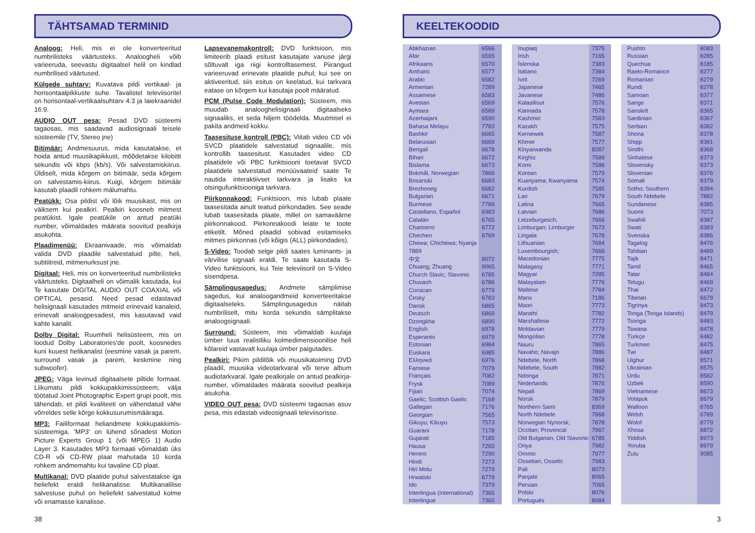TÄHTSAMAD TERMINID
Analoog: Heli, mis ei ole konverteeritud numbrilisteks väärtusteks. Analoogheli võib varieeruda, seevastu digitaalsel helil on kindlad numbrilised väärtused.
Külgede suhtarv: Kuvatava pildi vertikaal- ja horisontaalpikkuste suhe. Tavalistel televiisoritel on horisontaal-vertikaalsuhtarv 4:3 ja laiekraanidel 16:9.
AUDIO OUT pesa: Pesad DVD süsteemi tagaosas, mis saadavad audiosignaali teisele süsteemile (TV, Stereo jne)
Bitimäär: Andmesuurus, mida kasutatakse, et hoida antud muusikapikkust, mõõdetakse kilobitti sekundis või kbps (kb/s). Või salvestamiskiirus. Üldiselt, mida kõrgem on bitimäär, seda kõrgem on salvestamis-kiirus. Kuigi, kõrgem bitimäär kasutab plaadil rohkem mälumahtu.
Peatükk: Osa pildist või lõik muusikast, mis on väiksem kui pealkiri. Pealkiri koosneb mitmest peatükist. Igale peatükile on antud peatüki number, võimaldades määrata soovitud pealkirja asukohta.
Plaadimenüü: Ekraanivaade, mis võimaldab valida DVD plaadile salvestatuid pilte, heli, subtiitreid, mitmenurksust jne.
Digitaal: Heli, mis on konverteeritud numbrilisteks väärtusteks. Digitaalheli on võimalik kasutada, kui Te kasutate DIGITAL AUDIO OUT COAXIAL või OPTICAL pesasid. Need pesad edastavad helisignaali kasutades mitmeid erinevaid kanaleid, erinevalt analoogpesadest, mis kasutavad vaid kahte kanalit.
Dolby Digital: Ruumheli helisüsteem, mis on loodud Dolby Laboratories'de poolt, koosnedes kuni kuuest helikanalist (eesmine vasak ja parem, surround vasak ja parem, keskmine ning subwoofer).
JPEG: Väga levinud digitaalsete piltide formaat. Liikumatu pildi kokkupakkimissüsteem, välja töötatud Joint Photographic Expert grupi poolt, mis tähendab, et pildi kvaliteeti on vähendatud vähe võrreldes selle kõrge kokkusurumismääraga.
MP3: Failiformaat heliandmete kokkupakkimis-süsteemiga. 'MP3' on lühend sõnadest Motion Picture Experts Group 1 (või MPEG 1) Audio Layer 3. Kasutades MP3 formaati võimaldab üks CD-R või CD-RW plaat mahutada 10 korda rohkem andmemahtu kui tavaline CD plaat.
Multikanal: DVD plaatide puhul salvestatakse iga heliefekt eraldi helikanalisse. Multikanalilise salvestuse puhul on heliefekt salvestatud kolme või enamasse kanalisse.
Lapsevanemakontroll: DVD funktsioon, mis limiteerib plaadi esitust kasutajate vanuse järgi sõltuvalt iga riigi kontrolltasemest. Piirangud varieeruvad erinevate plaatide puhul; kui see on aktiveeritud, siis esitus on keelatud, kui tarkvara eatase on kõrgem kui kasutaja poolt määratud.
PCM (Pulse Code Modulation): Süsteem, mis muudab analooghelisignaali digitaalseks signaaliks, et seda hiljem töödelda. Muutmisel ei pakita andmeid kokku.
Taasesituse kontroll (PBC): Viitab video CD või SVCD plaatidele salvestatud signaalile, mis kontrollib taasesitust. Kasutades video CD plaatidele või PBC funktsiooni toetavat SVCD plaatidele salvestatud menüüvaateid saate Te nautida interaktiivset tarkvara ja lisaks ka otsingufunktsiooniga tarkvara.
Piirkonnakood: Funktsioon, mis lubab plaate taasesitada ainult teatud piirkondades. See seade lubab taasesitada plaate, millel on samaväärne piirkonnakood. Piirkonnakoodi leiate te toote etiketilt. Mõned plaadid sobivad esitamiseks mitmes piirkonnas (või kõigis (ALL) piirkondades).
S-Video: Toodab selge pildi saates luminants- ja värvilise signaali eraldi. Te saate kasutada S-Video funktsiooni, kui Teie televiisoril on S-Video sisendpesa.
Sämplingusagedus: Andmete sämplimise sagedus, kui analoogandmeid konverteeritakse digitaalseteks. Sämplingusagedus näitab numbriliselt, mitu korda sekundis sämplitakse analoogsignaali.
Surround: Süsteem, mis võimaldab kuulaja ümber luua realistliku kolmedimensioonilise heli kõlareid vastavalt kuulaja ümber paigutades.
Pealkiri: Pikim pildilõik või muusikatoiming DVD plaadil, muusika videotarkvaral või terve album audiotarkvaral. Igale pealkirjale on antud pealkirja-number, võimaldades määrata soovitud pealkirja asukoha.
VIDEO OUT pesa: DVD süsteemi tagaosas asuv pesa, mis edastab videosignaali televiisorisse.
KEELTEKOODID
| Abkhazian | 6566 |
| Afar | 6565 |
| Afrikaans | 6570 |
| Amharic | 6577 |
| Arabic | 6582 |
| Armenian | 7289 |
| Assamese | 6583 |
| Avestan | 6569 |
| Aymara | 6589 |
| Azerhaijani | 6590 |
| Bahasa Melayu | 7783 |
| Bashkir | 6665 |
| Belarusian | 6669 |
| Bengali | 6678 |
| Bihari | 6672 |
| Bislama | 6673 |
| Bokmål, Norwegian | 7866 |
| Bosanski | 6683 |
| Brezhoneg | 6682 |
| Bulgarian | 6671 |
| Burmese | 7789 |
| Castellano, Español | 6983 |
| Catalán | 6765 |
| Chamorro | 6772 |
| Chechen | 6769 |
| Chewa; Chichewa; Nyanja | |
| 7889 | |
| 中文 | 9072 |
| Chuang; Zhuang | 9065 |
| Church Slavic; Slavonic | 6785 |
| Chuvash | 6786 |
| Corsican | 6779 |
| Česky | 6783 |
| Dansk | 6865 |
| Deutsch | 6869 |
| Dzongkha | 6890 |
| English | 6978 |
| Esperanto | 6979 |
| Estonian | 6984 |
| Euskara | 6985 |
| Ελληνικά | 6976 |
| Faroese | 7079 |
| Français | 7082 |
| Frysk | 7089 |
| Fijian | 7074 |
| Gaelic; Scottish Gaelic | 7168 |
| Gallegan | 7176 |
| Georgian | 7565 |
| Gikuyu; Kikuyu | 7573 |
| Guarani | 7178 |
| Gujarati | 7185 |
| Hausa | 7265 |
| Herero | 7290 |
| Hindi | 7273 |
| Hiri Motu | 7279 |
| Hrwatski | 6779 |
| Ido | 7379 |
| Interlingua (International) | 7365 |
| Interlingue | 7365 |
| Inupiaq | 7375 |
| Irish | 7165 |
| Íslenska | 7383 |
| Italiano | 7384 |
| Ivrit | 7269 |
| Japanese | 7465 |
| Javanese | 7486 |
| Kalaallisut | 7576 |
| Kannada | 7578 |
| Kashmiri | 7583 |
| Kazakh | 7575 |
| Kernewek | 7587 |
| Khmer | 7577 |
| Kinyarwanda | 8287 |
| Kirghiz | 7589 |
| Komi | 7586 |
| Korean | 7579 |
| Kuanyama; Kwanyama | 7574 |
| Kurdish | 7585 |
| Lao | 7679 |
| Latina | 7665 |
| Latvian | 7686 |
| Letzeburgesch; | 7666 |
| Limburgan; Limburger | 7673 |
| Lingala | 7678 |
| Lithuanian | 7684 |
| Luxembourgish; | 7666 |
| Macedonian | 7775 |
| Malagasy | 7771 |
| Magyar | 7285 |
| Malayalam | 7776 |
| Maltese | 7784 |
| Manx | 7186 |
| Maori | 7773 |
| Marathi | 7782 |
| Marshallese | 7772 |
| Moldavian | 7779 |
| Mongolian | 7778 |
| Nauru | 7865 |
| Navaho; Navajo | 7886 |
| Ndebele, North | 7868 |
| Ndebele, South | 7882 |
| Ndonga | 7871 |
| Nederlands | 7876 |
| Nepali | 7869 |
| Norsk | 7879 |
| Northern Sami | 8369 |
| North Ndebele | 7868 |
| Norwegian Nynorsk; | 7878 |
| Occitan; Provencal | 7967 |
| Old Bulgarian; Old Slavonic | 6785 |
| Oriya | 7982 |
| Oromo | 7977 |
| Ossetian; Ossetic | 7983 |
| Pali | 8073 |
| Panjabi | 8065 |
| Persian | 7065 |
| Polski | 8076 |
| Português | 8084 |
| Pushto | 8083 |
| Russian | 8285 |
| Quechua | 8185 |
| Raeto-Romance | 8277 |
| Romanian | 8279 |
| Rundi | 8278 |
| Samoan | 8377 |
| Sango | 8371 |
| Sanskrit | 8365 |
| Sardinian | 8367 |
| Serbian | 8382 |
| Shona | 8378 |
| Shqip | 8381 |
| Sindhi | 8368 |
| Sinhalese | 8373 |
| Slovensky | 8373 |
| Slovenian | 8376 |
| Somali | 8379 |
| Sotho; Southern | 8384 |
| South Ndebele | 7882 |
| Sundanese | 8385 |
| Suomi | 7073 |
| Swahili | 8387 |
| Swati | 8383 |
| Svenska | 8386 |
| Tagalog | 8476 |
| Tahitian | 8489 |
| Tajik | 8471 |
| Tamil | 8465 |
| Tatar | 8484 |
| Telugu | 8469 |
| Thai | 8472 |
| Tibetan | 6679 |
| Tigrinya | 8473 |
| Tonga (Tonga Islands) | 8479 |
| Tsonga | 8483 |
| Tswana | 8478 |
| Türkçe | 8482 |
| Turkmen | 8475 |
| Twi | 8487 |
| Uighur | 8571 |
| Ukrainian | 8575 |
| Urdu | 8582 |
| Uzbek | 8590 |
| Vietnamese | 8673 |
| Volapuk | 8679 |
| Walloon | 8765 |
| Welsh | 6789 |
| Wolof | 8779 |
| Xhosa | 8872 |
| Yiddish | 8973 |
| Yoruba | 8979 |
| Zulu | 9085 |
38 3